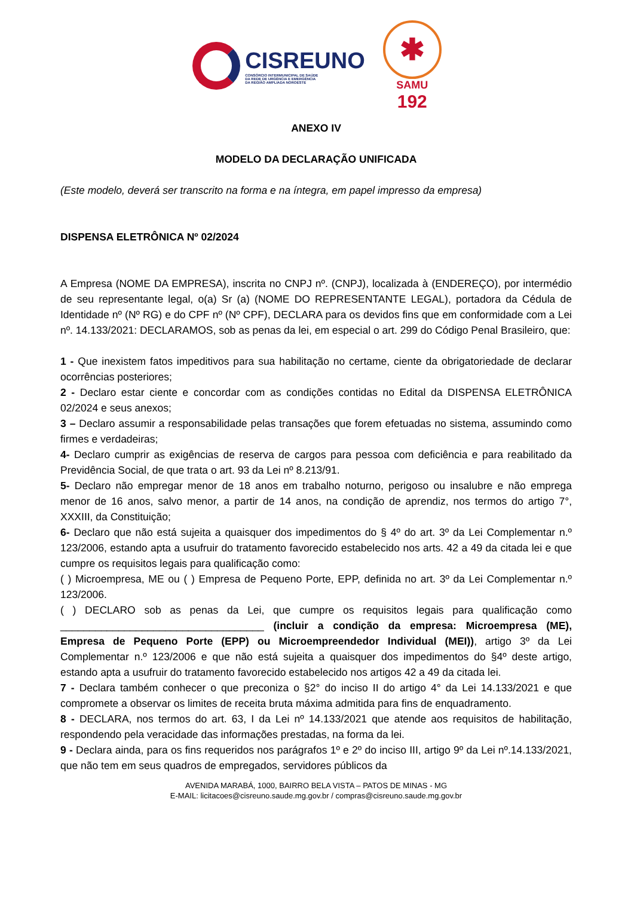CISREUNO
CONSÓRCIO INTERMUNICIPAL DE SAÚDE
DA REDE DE URGÊNCIA E EMERGÊNCIA
DA REGIÃO AMPLIADA NOROESTE
✱
SAMU
192
ANEXO IV
MODELO DA DECLARAÇÃO UNIFICADA
(Este modelo, deverá ser transcrito na forma e na íntegra, em papel impresso da empresa)
DISPENSA ELETRÔNICA Nº 02/2024
A Empresa (NOME DA EMPRESA), inscrita no CNPJ nº. (CNPJ), localizada à (ENDEREÇO), por intermédio de seu representante legal, o(a) Sr (a) (NOME DO REPRESENTANTE LEGAL), portadora da Cédula de Identidade nº (Nº RG) e do CPF nº (Nº CPF), DECLARA para os devidos fins que em conformidade com a Lei nº. 14.133/2021: DECLARAMOS, sob as penas da lei, em especial o art. 299 do Código Penal Brasileiro, que:
1 - Que inexistem fatos impeditivos para sua habilitação no certame, ciente da obrigatoriedade de declarar ocorrências posteriores;
2 - Declaro estar ciente e concordar com as condições contidas no Edital da DISPENSA ELETRÔNICA 02/2024 e seus anexos;
3 – Declaro assumir a responsabilidade pelas transações que forem efetuadas no sistema, assumindo como firmes e verdadeiras;
4- Declaro cumprir as exigências de reserva de cargos para pessoa com deficiência e para reabilitado da Previdência Social, de que trata o art. 93 da Lei nº 8.213/91.
5- Declaro não empregar menor de 18 anos em trabalho noturno, perigoso ou insalubre e não emprega menor de 16 anos, salvo menor, a partir de 14 anos, na condição de aprendiz, nos termos do artigo 7°, XXXIII, da Constituição;
6- Declaro que não está sujeita a quaisquer dos impedimentos do § 4º do art. 3º da Lei Complementar n.º 123/2006, estando apta a usufruir do tratamento favorecido estabelecido nos arts. 42 a 49 da citada lei e que cumpre os requisitos legais para qualificação como:
( ) Microempresa, ME ou ( ) Empresa de Pequeno Porte, EPP, definida no art. 3º da Lei Complementar n.º 123/2006.
( ) DECLARO sob as penas da Lei, que cumpre os requisitos legais para qualificação como ___________________________________ (incluir a condição da empresa: Microempresa (ME), Empresa de Pequeno Porte (EPP) ou Microempreendedor Individual (MEI)), artigo 3º da Lei Complementar n.º 123/2006 e que não está sujeita a quaisquer dos impedimentos do §4º deste artigo, estando apta a usufruir do tratamento favorecido estabelecido nos artigos 42 a 49 da citada lei.
7 - Declara também conhecer o que preconiza o §2° do inciso II do artigo 4° da Lei 14.133/2021 e que compromete a observar os limites de receita bruta máxima admitida para fins de enquadramento.
8 - DECLARA, nos termos do art. 63, I da Lei nº 14.133/2021 que atende aos requisitos de habilitação, respondendo pela veracidade das informações prestadas, na forma da lei.
9 - Declara ainda, para os fins requeridos nos parágrafos 1º e 2º do inciso III, artigo 9º da Lei nº.14.133/2021, que não tem em seus quadros de empregados, servidores públicos da
AVENIDA MARABÁ, 1000, BAIRRO BELA VISTA – PATOS DE MINAS - MG
E-MAIL: licitacoes@cisreuno.saude.mg.gov.br / compras@cisreuno.saude.mg.gov.br